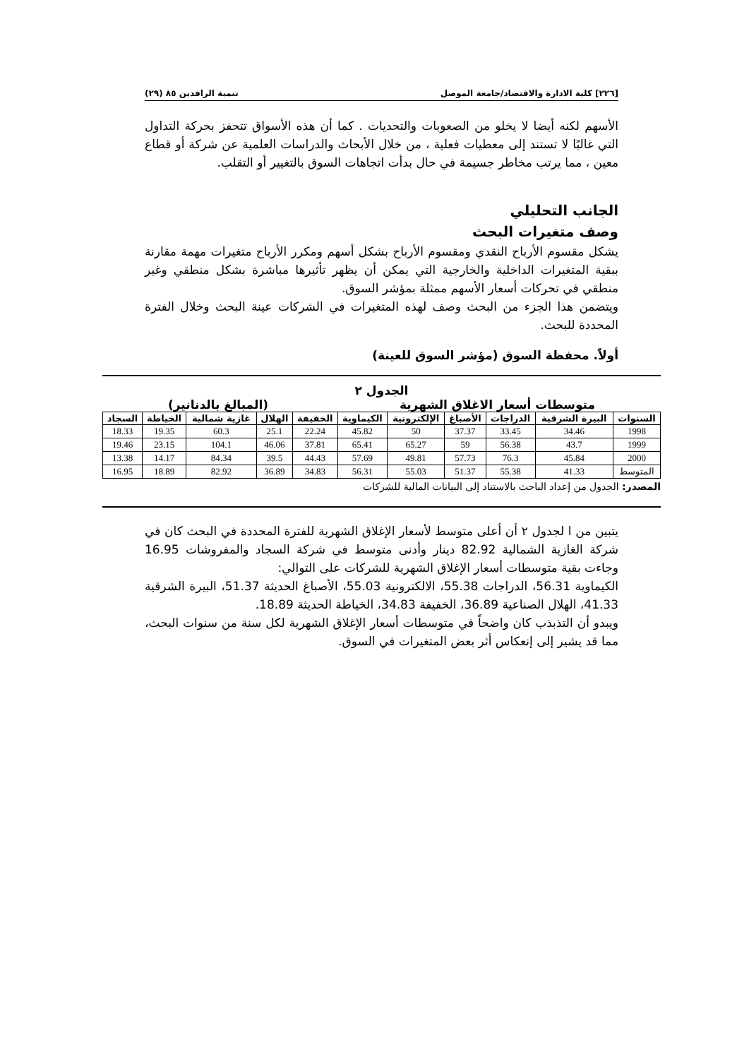[٢٢٦] كلية الادارة والاقتصاد/جامعة الموصل تنمية الرافدين ٨٥ (٢٩)
الأسهم لكنه أيضا لا يخلو من الصعوبات والتحديات . كما أن هذه الأسواق تتحفز بحركة التداول التي غالبًا لا تستند إلى معطيات فعلية ، من خلال الأبحاث والدراسات العلمية عن شركة أو قطاع معين ، مما يرتب مخاطر جسيمة في حال بدأت اتجاهات السوق بالتغيير أو التقلب.
الجانب التحليلي
وصف متغيرات البحث
يشكل مقسوم الأرباح النقدي ومقسوم الأرباح بشكل أسهم ومكرر الأرباح متغيرات مهمة مقارنة ببقية المتغيرات الداخلية والخارجية التي يمكن أن يظهر تأثيرها مباشرة بشكل منطقي وغير منطقي في تحركات أسعار الأسهم ممثلة بمؤشر السوق.
ويتضمن هذا الجزء من البحث وصف لهذه المتغيرات في الشركات عينة البحث وخلال الفترة المحددة للبحث.
أولاً. محفظة السوق (مؤشر السوق للعينة)
الجدول ٢
متوسطات أسعار الاغلاق الشهرية (المبالغ بالدنانير)
| السنوات | البيرة الشرقية | الدراجات | الأصباغ | الإلكترونية | الكيماوية | الخفيفة | الهلال | غازية شمالية | الخياطة | السجاد |
| --- | --- | --- | --- | --- | --- | --- | --- | --- | --- | --- |
| 1998 | 34.46 | 33.45 | 37.37 | 50 | 45.82 | 22.24 | 25.1 | 60.3 | 19.35 | 18.33 |
| 1999 | 43.7 | 56.38 | 59 | 65.27 | 65.41 | 37.81 | 46.06 | 104.1 | 23.15 | 19.46 |
| 2000 | 45.84 | 76.3 | 57.73 | 49.81 | 57.69 | 44.43 | 39.5 | 84.34 | 14.17 | 13.38 |
| المتوسط | 41.33 | 55.38 | 51.37 | 55.03 | 56.31 | 34.83 | 36.89 | 82.92 | 18.89 | 16.95 |
المصدر: الجدول من إعداد الباحث بالاستناد إلى البيانات المالية للشركات
يتبين من ا لجدول ٢ أن أعلى متوسط لأسعار الإغلاق الشهرية للفترة المحددة في البحث كان في شركة الغازية الشمالية 82.92 دينار وأدنى متوسط في شركة السجاد والمفروشات 16.95 وجاءت بقية متوسطات أسعار الإغلاق الشهرية للشركات على التوالي:
الكيماوية 56.31، الدراجات 55.38، الالكترونية 55.03، الأصباغ الحديثة 51.37، البيرة الشرقية 41.33، الهلال الصناعية 36.89، الخفيفة 34.83، الخياطة الحديثة 18.89.
ويبدو أن التذبذب كان واضحاً في متوسطات أسعار الإغلاق الشهرية لكل سنة من سنوات البحث، مما قد يشير إلى إنعكاس أثر بعض المتغيرات في السوق.